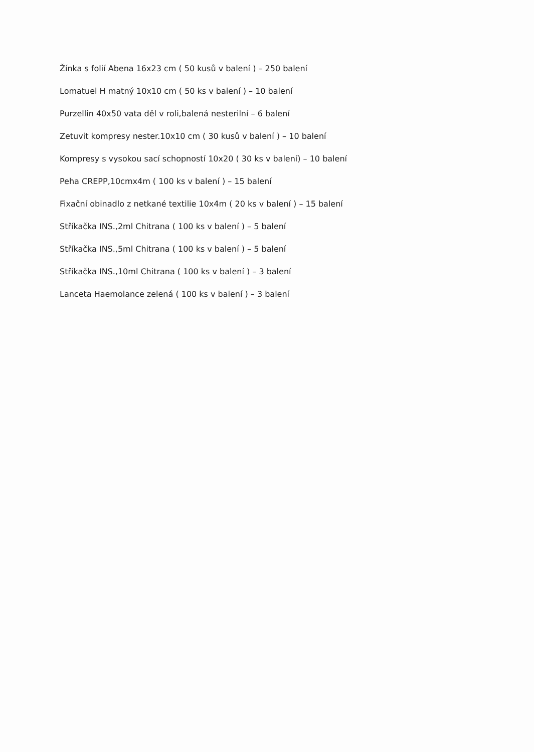Žínka s folií Abena 16x23 cm ( 50 kusů v balení ) – 250 balení
Lomatuel H matný 10x10 cm ( 50 ks v balení ) – 10 balení
Purzellin 40x50 vata děl v roli,balená nesterilní – 6 balení
Zetuvit kompresy nester.10x10 cm ( 30 kusů v balení ) – 10 balení
Kompresy s vysokou sací schopností 10x20 ( 30 ks v balení) – 10 balení
Peha CREPP,10cmx4m ( 100 ks v balení ) – 15 balení
Fixační obinadlo z netkané textilie 10x4m ( 20 ks v balení ) – 15 balení
Stříkačka INS.,2ml Chitrana ( 100 ks v balení ) – 5 balení
Stříkačka INS.,5ml Chitrana ( 100 ks v balení ) – 5 balení
Stříkačka INS.,10ml Chitrana ( 100 ks v balení ) – 3 balení
Lanceta Haemolance zelená ( 100 ks v balení ) – 3 balení